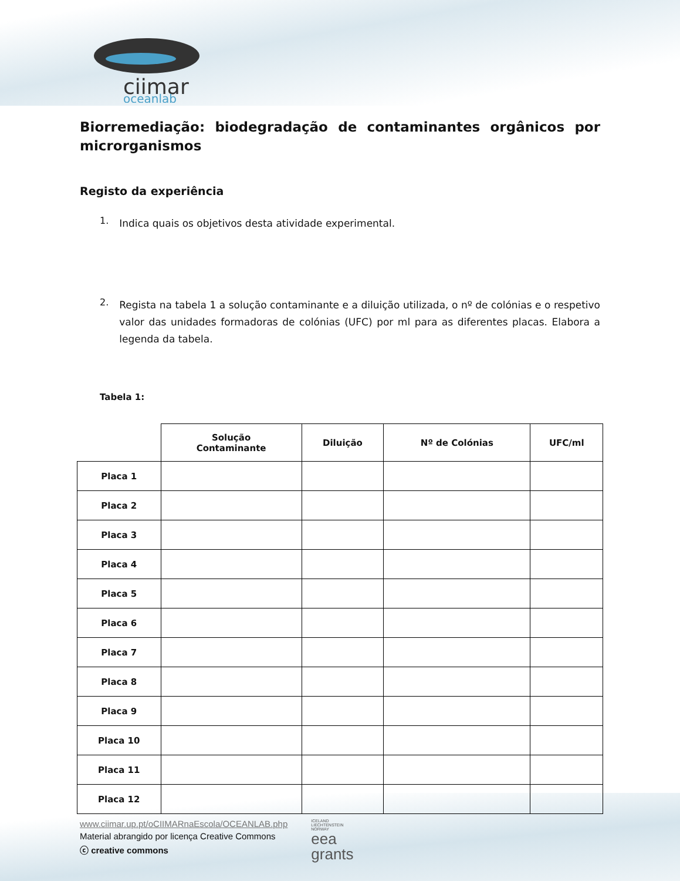ciimar
oceanlab
Biorremediação: biodegradação de contaminantes orgânicos por microrganismos
Registo da experiência
1.
Indica quais os objetivos desta atividade experimental.
2.
Regista na tabela 1 a solução contaminante e a diluição utilizada, o nº de colónias e o respetivo valor das unidades formadoras de colónias (UFC) por ml para as diferentes placas. Elabora a legenda da tabela.
Tabela 1:
| | Solução Contaminante | Diluição | Nº de Colónias | UFC/ml |
| --- | --- | --- | --- | --- |
| Placa 1 | | | | |
| Placa 2 | | | | |
| Placa 3 | | | | |
| Placa 4 | | | | |
| Placa 5 | | | | |
| Placa 6 | | | | |
| Placa 7 | | | | |
| Placa 8 | | | | |
| Placa 9 | | | | |
| Placa 10 | | | | |
| Placa 11 | | | | |
| Placa 12 | | | | |
www.ciimar.up.pt/oCIIMARnaEscola/OCEANLAB.php
Material abrangido por licença Creative Commons
ⓒ creative commons
ICELAND
LIECHTENSTEIN
NORWAY
eea
grants